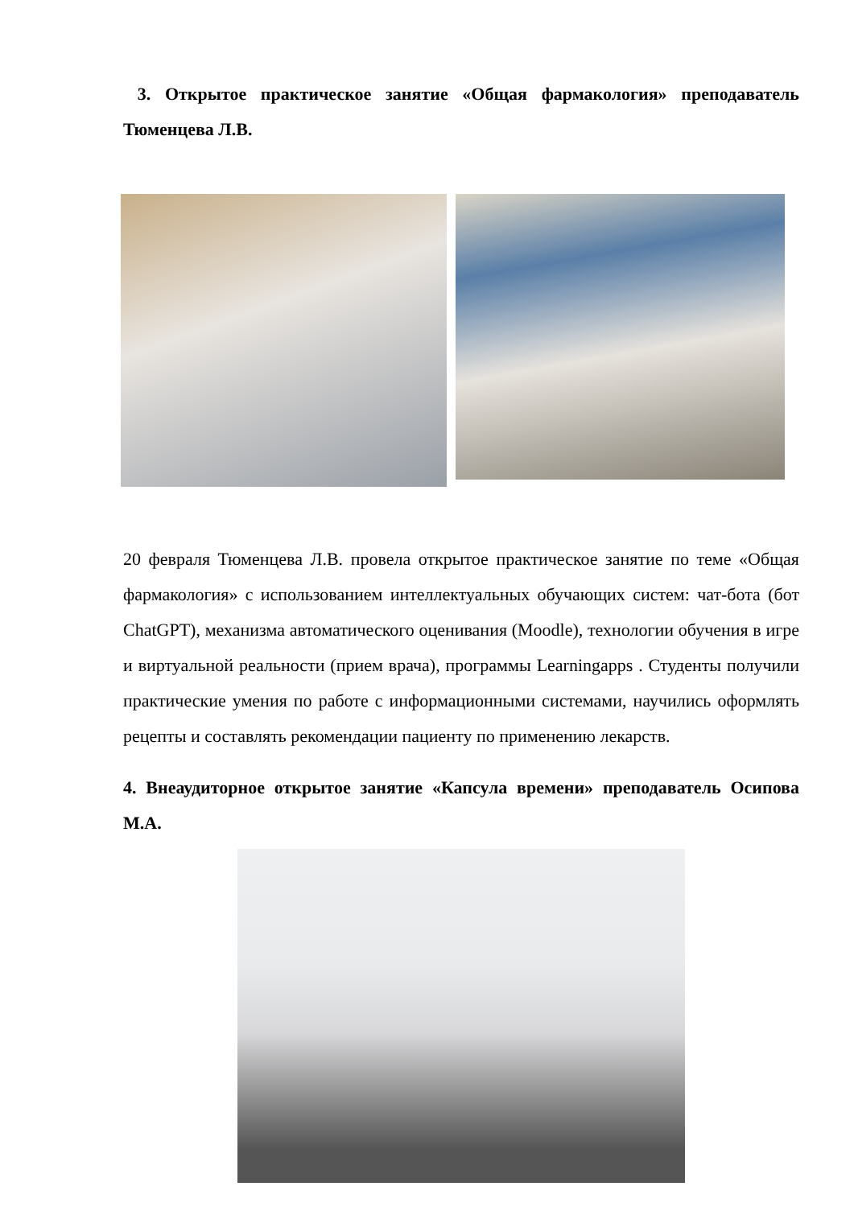3. Открытое практическое занятие «Общая фармакология» преподаватель Тюменцева Л.В.
20 февраля Тюменцева Л.В. провела открытое практическое занятие по теме «Общая фармакология» с использованием интеллектуальных обучающих систем: чат-бота (бот ChatGPT), механизма автоматического оценивания (Moodle), технологии обучения в игре и виртуальной реальности (прием врача), программы Learningapps . Студенты получили практические умения по работе с информационными системами, научились оформлять рецепты и составлять рекомендации пациенту по применению лекарств.
4. Внеаудиторное открытое занятие «Капсула времени» преподаватель Осипова М.А.